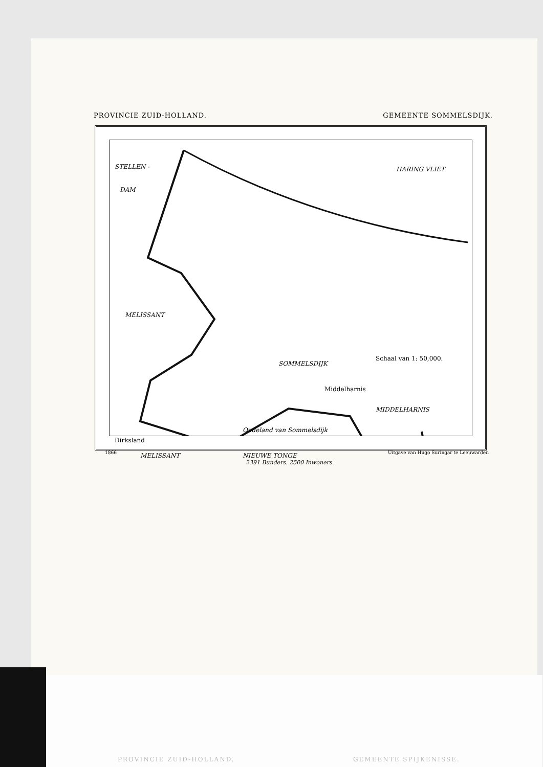PROVINCIE ZUID-HOLLAND. GEMEENTE SOMMELSDIJK.
STELLEN -
DAM
HARING VLIET
MELISSANT
SOMMELSDIJK
MIDDELHARNIS
Oudeland van Sommelsdijk
MELISSANT NIEUWE TONGE
Schaal van 1: 50,000.
Middelharnis
Dirksland
1866 Uitgave van Hugo Suringar te Leeuwarden
2391 Bunders. 2500 Inwoners.
PROVINCIE ZUID-HOLLAND. GEMEENTE SPIJKENISSE.